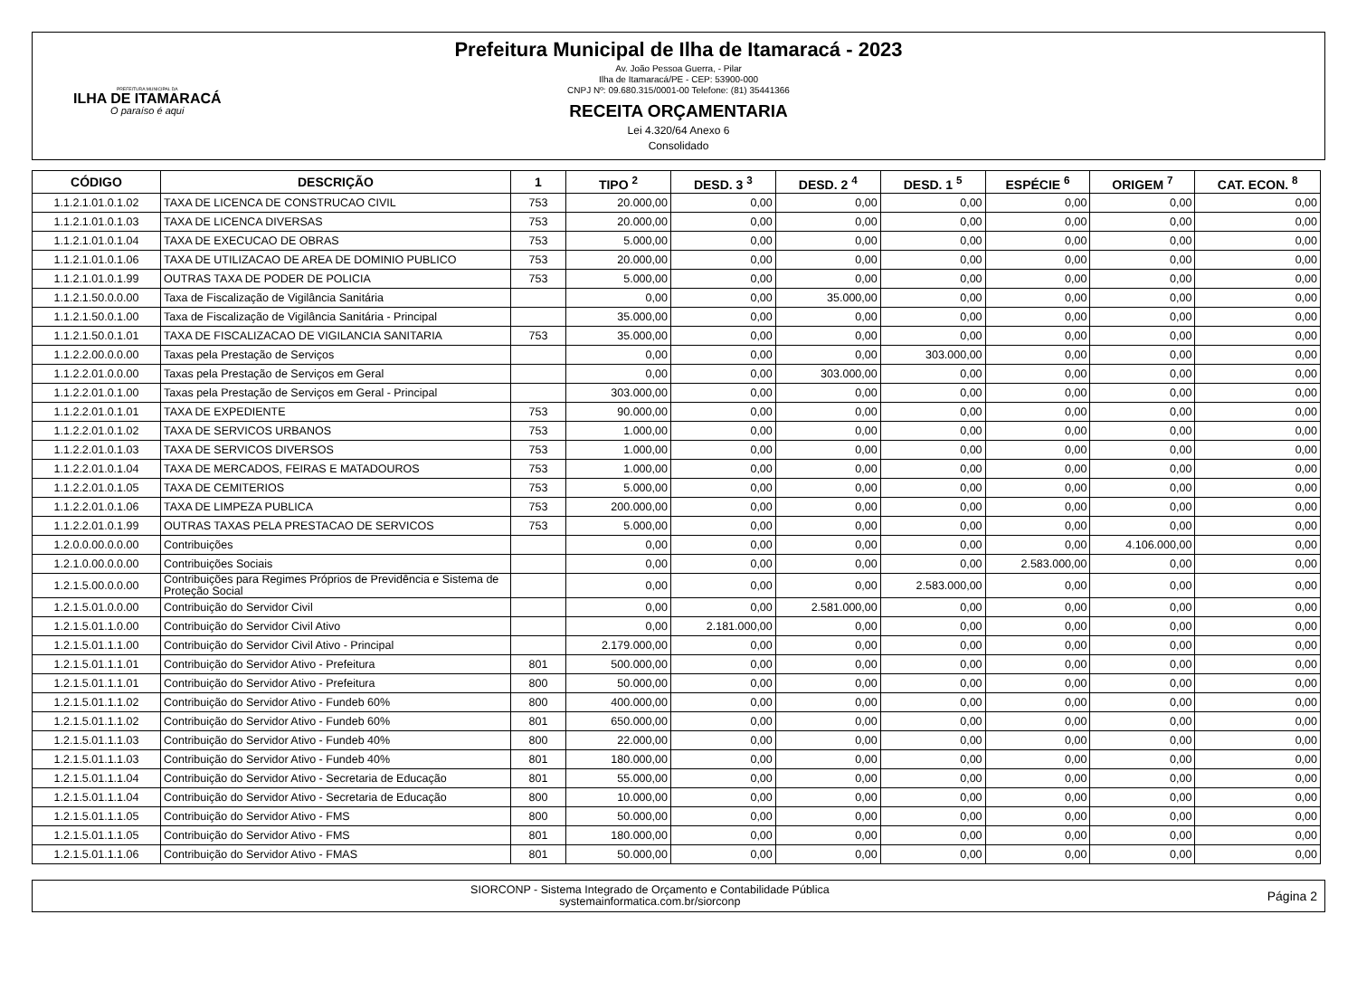PREFEITURA MUNICIPAL DA
ILHA DE ITAMARACÁ
O paraíso é aqui
Prefeitura Municipal de Ilha de Itamaracá - 2023
Av. João Pessoa Guerra, - Pilar
Ilha de Itamaracá/PE - CEP: 53900-000
CNPJ Nº: 09.680.315/0001-00 Telefone: (81) 35441366
RECEITA ORÇAMENTARIA
Lei 4.320/64 Anexo 6
Consolidado
| CÓDIGO | DESCRIÇÃO | 1 | TIPO <sup>2</sup> | DESD. 3 <sup>3</sup> | DESD. 2 <sup>4</sup> | DESD. 1 <sup>5</sup> | ESPÉCIE <sup>6</sup> | ORIGEM <sup>7</sup> | CAT. ECON. <sup>8</sup> |
| --- | --- | --- | --- | --- | --- | --- | --- | --- | --- |
| 1.1.2.1.01.0.1.02 | TAXA DE LICENCA DE CONSTRUCAO CIVIL | 753 | 20.000,00 | 0,00 | 0,00 | 0,00 | 0,00 | 0,00 | 0,00 |
| 1.1.2.1.01.0.1.03 | TAXA DE LICENCA DIVERSAS | 753 | 20.000,00 | 0,00 | 0,00 | 0,00 | 0,00 | 0,00 | 0,00 |
| 1.1.2.1.01.0.1.04 | TAXA DE EXECUCAO DE OBRAS | 753 | 5.000,00 | 0,00 | 0,00 | 0,00 | 0,00 | 0,00 | 0,00 |
| 1.1.2.1.01.0.1.06 | TAXA DE UTILIZACAO DE AREA DE DOMINIO PUBLICO | 753 | 20.000,00 | 0,00 | 0,00 | 0,00 | 0,00 | 0,00 | 0,00 |
| 1.1.2.1.01.0.1.99 | OUTRAS TAXA DE PODER DE POLICIA | 753 | 5.000,00 | 0,00 | 0,00 | 0,00 | 0,00 | 0,00 | 0,00 |
| 1.1.2.1.50.0.0.00 | Taxa de Fiscalização de Vigilância Sanitária | | 0,00 | 0,00 | 35.000,00 | 0,00 | 0,00 | 0,00 | 0,00 |
| 1.1.2.1.50.0.1.00 | Taxa de Fiscalização de Vigilância Sanitária - Principal | | 35.000,00 | 0,00 | 0,00 | 0,00 | 0,00 | 0,00 | 0,00 |
| 1.1.2.1.50.0.1.01 | TAXA DE FISCALIZACAO DE VIGILANCIA SANITARIA | 753 | 35.000,00 | 0,00 | 0,00 | 0,00 | 0,00 | 0,00 | 0,00 |
| 1.1.2.2.00.0.0.00 | Taxas pela Prestação de Serviços | | 0,00 | 0,00 | 0,00 | 303.000,00 | 0,00 | 0,00 | 0,00 |
| 1.1.2.2.01.0.0.00 | Taxas pela Prestação de Serviços em Geral | | 0,00 | 0,00 | 303.000,00 | 0,00 | 0,00 | 0,00 | 0,00 |
| 1.1.2.2.01.0.1.00 | Taxas pela Prestação de Serviços em Geral - Principal | | 303.000,00 | 0,00 | 0,00 | 0,00 | 0,00 | 0,00 | 0,00 |
| 1.1.2.2.01.0.1.01 | TAXA DE EXPEDIENTE | 753 | 90.000,00 | 0,00 | 0,00 | 0,00 | 0,00 | 0,00 | 0,00 |
| 1.1.2.2.01.0.1.02 | TAXA DE SERVICOS URBANOS | 753 | 1.000,00 | 0,00 | 0,00 | 0,00 | 0,00 | 0,00 | 0,00 |
| 1.1.2.2.01.0.1.03 | TAXA DE SERVICOS DIVERSOS | 753 | 1.000,00 | 0,00 | 0,00 | 0,00 | 0,00 | 0,00 | 0,00 |
| 1.1.2.2.01.0.1.04 | TAXA DE MERCADOS, FEIRAS E MATADOUROS | 753 | 1.000,00 | 0,00 | 0,00 | 0,00 | 0,00 | 0,00 | 0,00 |
| 1.1.2.2.01.0.1.05 | TAXA DE CEMITERIOS | 753 | 5.000,00 | 0,00 | 0,00 | 0,00 | 0,00 | 0,00 | 0,00 |
| 1.1.2.2.01.0.1.06 | TAXA DE LIMPEZA PUBLICA | 753 | 200.000,00 | 0,00 | 0,00 | 0,00 | 0,00 | 0,00 | 0,00 |
| 1.1.2.2.01.0.1.99 | OUTRAS TAXAS PELA PRESTACAO DE SERVICOS | 753 | 5.000,00 | 0,00 | 0,00 | 0,00 | 0,00 | 0,00 | 0,00 |
| 1.2.0.0.00.0.0.00 | Contribuições | | 0,00 | 0,00 | 0,00 | 0,00 | 0,00 | 4.106.000,00 | 0,00 |
| 1.2.1.0.00.0.0.00 | Contribuições Sociais | | 0,00 | 0,00 | 0,00 | 0,00 | 2.583.000,00 | 0,00 | 0,00 |
| 1.2.1.5.00.0.0.00 | Contribuições para Regimes Próprios de Previdência e Sistema de Proteção Social | | 0,00 | 0,00 | 0,00 | 2.583.000,00 | 0,00 | 0,00 | 0,00 |
| 1.2.1.5.01.0.0.00 | Contribuição do Servidor Civil | | 0,00 | 0,00 | 2.581.000,00 | 0,00 | 0,00 | 0,00 | 0,00 |
| 1.2.1.5.01.1.0.00 | Contribuição do Servidor Civil Ativo | | 0,00 | 2.181.000,00 | 0,00 | 0,00 | 0,00 | 0,00 | 0,00 |
| 1.2.1.5.01.1.1.00 | Contribuição do Servidor Civil Ativo - Principal | | 2.179.000,00 | 0,00 | 0,00 | 0,00 | 0,00 | 0,00 | 0,00 |
| 1.2.1.5.01.1.1.01 | Contribuição do Servidor Ativo - Prefeitura | 801 | 500.000,00 | 0,00 | 0,00 | 0,00 | 0,00 | 0,00 | 0,00 |
| 1.2.1.5.01.1.1.01 | Contribuição do Servidor Ativo - Prefeitura | 800 | 50.000,00 | 0,00 | 0,00 | 0,00 | 0,00 | 0,00 | 0,00 |
| 1.2.1.5.01.1.1.02 | Contribuição do Servidor Ativo - Fundeb 60% | 800 | 400.000,00 | 0,00 | 0,00 | 0,00 | 0,00 | 0,00 | 0,00 |
| 1.2.1.5.01.1.1.02 | Contribuição do Servidor Ativo - Fundeb 60% | 801 | 650.000,00 | 0,00 | 0,00 | 0,00 | 0,00 | 0,00 | 0,00 |
| 1.2.1.5.01.1.1.03 | Contribuição do Servidor Ativo - Fundeb 40% | 800 | 22.000,00 | 0,00 | 0,00 | 0,00 | 0,00 | 0,00 | 0,00 |
| 1.2.1.5.01.1.1.03 | Contribuição do Servidor Ativo - Fundeb 40% | 801 | 180.000,00 | 0,00 | 0,00 | 0,00 | 0,00 | 0,00 | 0,00 |
| 1.2.1.5.01.1.1.04 | Contribuição do Servidor Ativo - Secretaria de Educação | 801 | 55.000,00 | 0,00 | 0,00 | 0,00 | 0,00 | 0,00 | 0,00 |
| 1.2.1.5.01.1.1.04 | Contribuição do Servidor Ativo - Secretaria de Educação | 800 | 10.000,00 | 0,00 | 0,00 | 0,00 | 0,00 | 0,00 | 0,00 |
| 1.2.1.5.01.1.1.05 | Contribuição do Servidor Ativo - FMS | 800 | 50.000,00 | 0,00 | 0,00 | 0,00 | 0,00 | 0,00 | 0,00 |
| 1.2.1.5.01.1.1.05 | Contribuição do Servidor Ativo - FMS | 801 | 180.000,00 | 0,00 | 0,00 | 0,00 | 0,00 | 0,00 | 0,00 |
| 1.2.1.5.01.1.1.06 | Contribuição do Servidor Ativo - FMAS | 801 | 50.000,00 | 0,00 | 0,00 | 0,00 | 0,00 | 0,00 | 0,00 |
SIORCONP - Sistema Integrado de Orçamento e Contabilidade Pública
systemainformatica.com.br/siorconp
Página 2